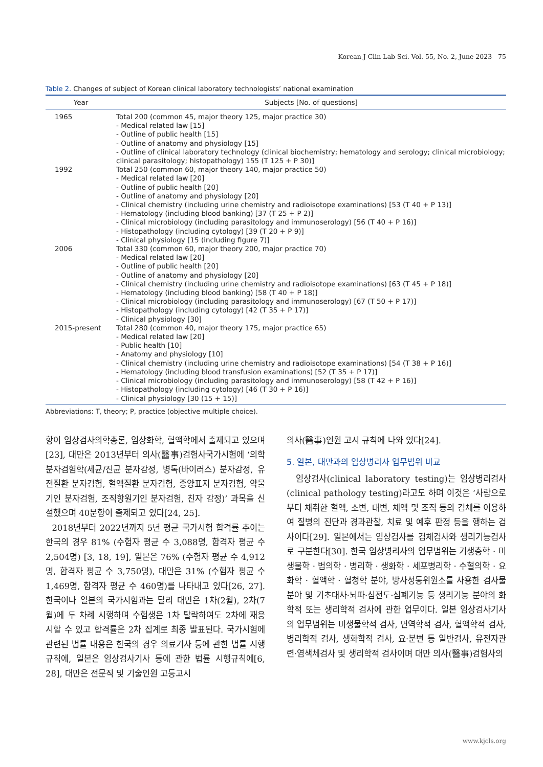Korean J Clin Lab Sci. Vol. 55, No. 2, June 2023 75
Table 2. Changes of subject of Korean clinical laboratory technologists’ national examination
| Year | Subjects [No. of questions] |
| --- | --- |
| 1965 | Total 200 (common 45, major theory 125, major practice 30) - Medical related law [15] - Outline of public health [15] - Outline of anatomy and physiology [15] - Outline of clinical laboratory technology (clinical biochemistry; hematology and serology; clinical microbiology; clinical parasitology; histopathology) 155 (T 125 + P 30)] |
| 1992 | Total 250 (common 60, major theory 140, major practice 50) - Medical related law [20] - Outline of public health [20] - Outline of anatomy and physiology [20] - Clinical chemistry (including urine chemistry and radioisotope examinations) [53 (T 40 + P 13)] - Hematology (including blood banking) [37 (T 25 + P 2)] - Clinical microbiology (including parasitology and immunoserology) [56 (T 40 + P 16)] - Histopathology (including cytology) [39 (T 20 + P 9)] - Clinical physiology [15 (including figure 7)] |
| 2006 | Total 330 (common 60, major theory 200, major practice 70) - Medical related law [20] - Outline of public health [20] - Outline of anatomy and physiology [20] - Clinical chemistry (including urine chemistry and radioisotope examinations) [63 (T 45 + P 18)] - Hematology (including blood banking) [58 (T 40 + P 18)] - Clinical microbiology (including parasitology and immunoserology) [67 (T 50 + P 17)] - Histopathology (including cytology) [42 (T 35 + P 17)] - Clinical physiology [30] |
| 2015-present | Total 280 (common 40, major theory 175, major practice 65) - Medical related law [20] - Public health [10] - Anatomy and physiology [10] - Clinical chemistry (including urine chemistry and radioisotope examinations) [54 (T 38 + P 16)] - Hematology (including blood transfusion examinations) [52 (T 35 + P 17)] - Clinical microbiology (including parasitology and immunoserology) [58 (T 42 + P 16)] - Histopathology (including cytology) [46 (T 30 + P 16)] - Clinical physiology [30 (15 + 15)] |
Abbreviations: T, theory; P, practice (objective multiple choice).
항이 임상검사의학총론, 임상화학, 혈액학에서 출제되고 있으며[23], 대만은 2013년부터 의사(醫事)검험사국가시험에 ‘의학분자검험학(세균/진균 분자감정, 병독(바이러스) 분자감정, 유전질환 분자검험, 혈액질환 분자검험, 종양표지 분자검험, 약물기인 분자검험, 조직항원기인 분자검험, 친자 감정)’ 과목을 신설했으며 40문항이 출제되고 있다[24, 25].
2018년부터 2022년까지 5년 평균 국가시험 합격률 추이는 한국의 경우 81% (수험자 평균 수 3,088명, 합격자 평균 수 2,504명) [3, 18, 19], 일본은 76% (수험자 평균 수 4,912명, 합격자 평균 수 3,750명), 대만은 31% (수험자 평균 수 1,469명, 합격자 평균 수 460명)를 나타내고 있다[26, 27]. 한국이나 일본의 국가시험과는 달리 대만은 1차(2월), 2차(7월)에 두 차례 시행하며 수험생은 1차 탈락하여도 2차에 재응시할 수 있고 합격률은 2차 집계로 최종 발표된다. 국가시험에 관련된 법률 내용은 한국의 경우 의료기사 등에 관한 법률 시행규칙에, 일본은 임상검사기사 등에 관한 법률 시행규칙에[6, 28], 대만은 전문직 및 기술인원 고등고시
의사(醫事)인원 고시 규칙에 나와 있다[24].
5. 일본, 대만과의 임상병리사 업무범위 비교
임상검사(clinical laboratory testing)는 임상병리검사(clinical pathology testing)라고도 하며 이것은 ‘사람으로부터 채취한 혈액, 소변, 대변, 체액 및 조직 등의 검체를 이용하여 질병의 진단과 경과관찰, 치료 및 예후 판정 등을 행하는 검사이다[29]. 일본에서는 임상검사를 검체검사와 생리기능검사로 구분한다[30]. 한국 임상병리사의 업무범위는 기생충학 · 미생물학 · 법의학 · 병리학 · 생화학 · 세포병리학 · 수혈의학 · 요화학 · 혈액학 · 혈청학 분야, 방사성동위원소를 사용한 검사물 분야 및 기초대사·뇌파·심전도·심폐기능 등 생리기능 분야의 화학적 또는 생리학적 검사에 관한 업무이다. 일본 임상검사기사의 업무범위는 미생물학적 검사, 면역학적 검사, 혈액학적 검사, 병리학적 검사, 생화학적 검사, 요·분변 등 일반검사, 유전자관련·염색체검사 및 생리학적 검사이며 대만 의사(醫事)검험사의
www.kjcls.org